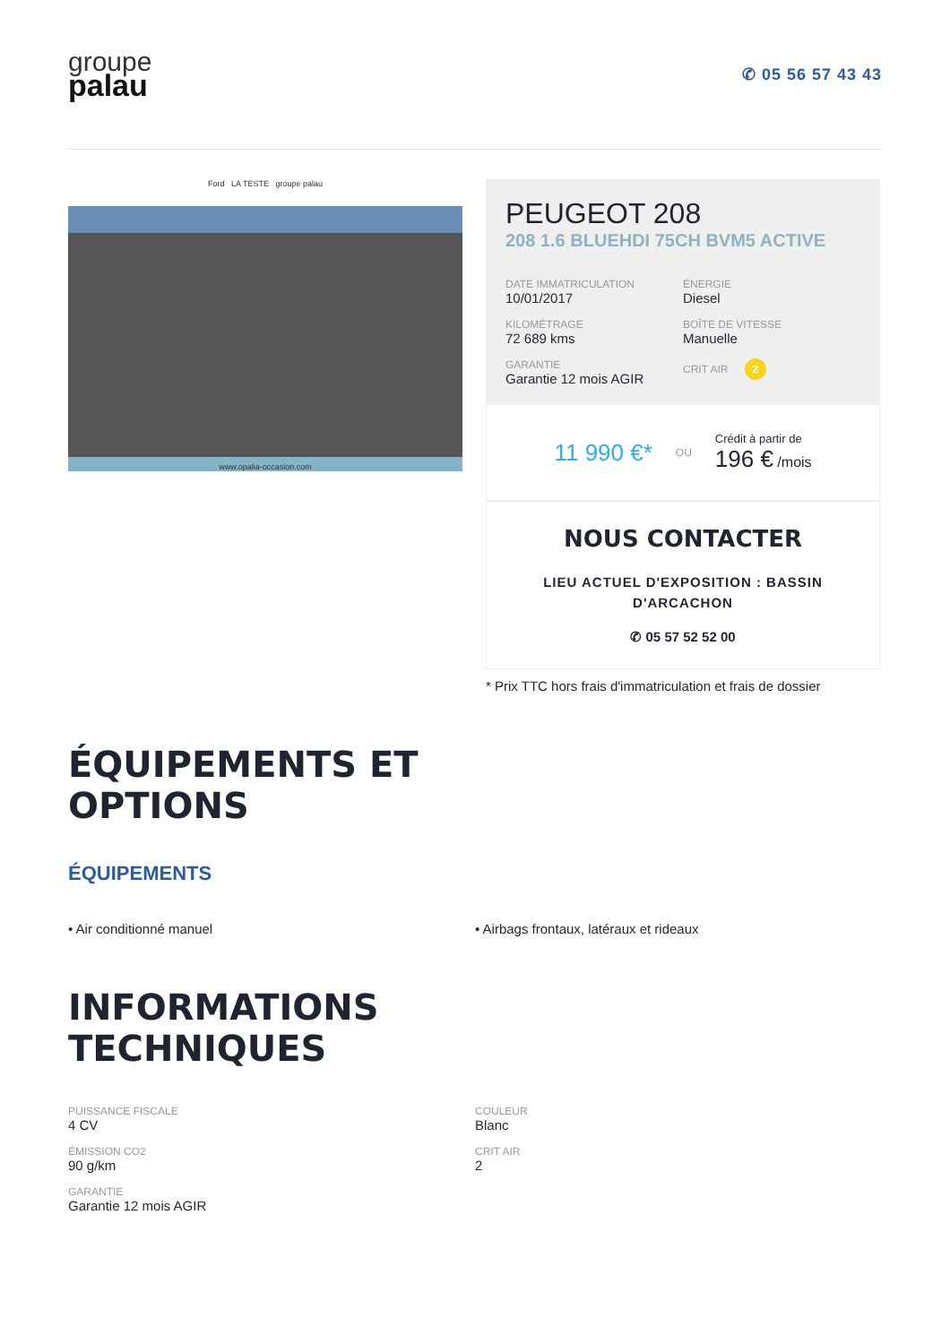groupe
palau
✆ 05 56 57 43 43
Ford LA TESTE groupe palau
www.opalia-occasion.com
PEUGEOT 208
208 1.6 BLUEHDI 75CH BVM5 ACTIVE
DATE IMMATRICULATION
10/01/2017
ÉNERGIE
Diesel
KILOMÉTRAGE
72 689 kms
BOÎTE DE VITESSE
Manuelle
GARANTIE
Garantie 12 mois AGIR
CRIT AIR 2
11 990 €* OU
Crédit à partir de
196 € /mois
NOUS CONTACTER
LIEU ACTUEL D'EXPOSITION : BASSIN D'ARCACHON
✆ 05 57 52 52 00
* Prix TTC hors frais d'immatriculation et frais de dossier
ÉQUIPEMENTS ET
OPTIONS
ÉQUIPEMENTS
• Air conditionné manuel
• Airbags frontaux, latéraux et rideaux
INFORMATIONS
TECHNIQUES
PUISSANCE FISCALE
4 CV
COULEUR
Blanc
ÉMISSION CO2
90 g/km
CRIT AIR
2
GARANTIE
Garantie 12 mois AGIR